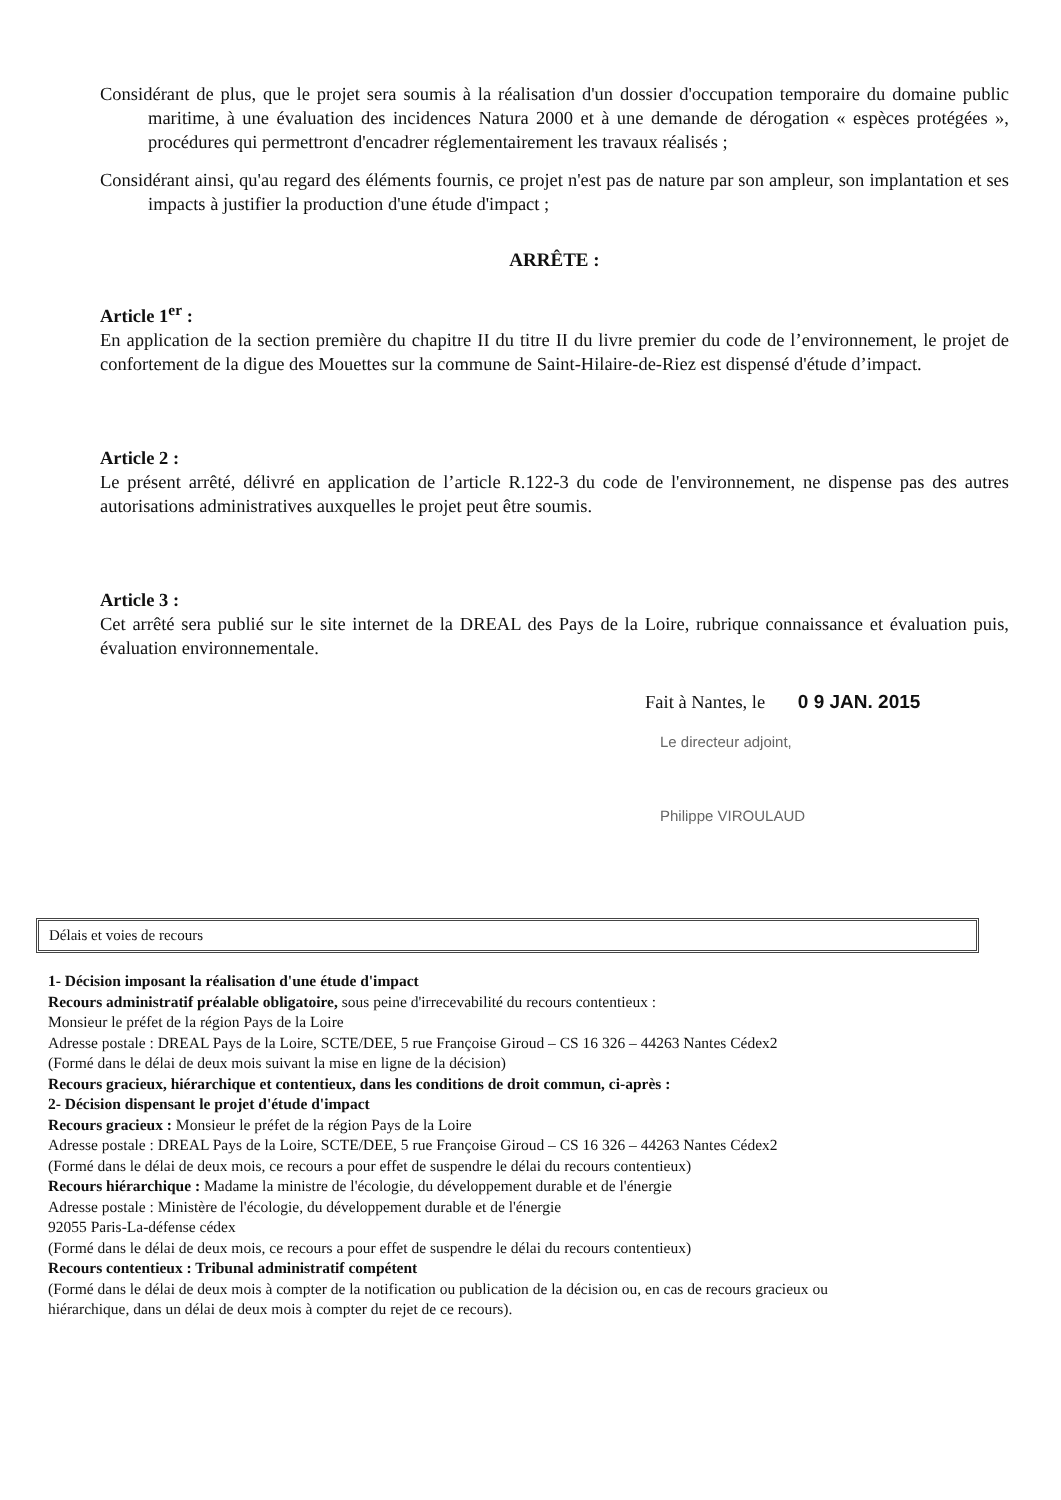Considérant de plus, que le projet sera soumis à la réalisation d'un dossier d'occupation temporaire du domaine public maritime, à une évaluation des incidences Natura 2000 et à une demande de dérogation « espèces protégées », procédures qui permettront d'encadrer réglementairement les travaux réalisés ;
Considérant ainsi, qu'au regard des éléments fournis, ce projet n'est pas de nature par son ampleur, son implantation et ses impacts à justifier la production d'une étude d'impact ;
ARRÊTE :
Article 1<sup>er</sup> :
En application de la section première du chapitre II du titre II du livre premier du code de l’environnement, le projet de confortement de la digue des Mouettes sur la commune de Saint-Hilaire-de-Riez est dispensé d'étude d’impact.
Article 2 :
Le présent arrêté, délivré en application de l’article R.122-3 du code de l'environnement, ne dispense pas des autres autorisations administratives auxquelles le projet peut être soumis.
Article 3 :
Cet arrêté sera publié sur le site internet de la DREAL des Pays de la Loire, rubrique connaissance et évaluation puis, évaluation environnementale.
Fait à Nantes, le 0 9 JAN. 2015
Le directeur adjoint,
Philippe VIROULAUD
Délais et voies de recours
1- Décision imposant la réalisation d'une étude d'impact
Recours administratif préalable obligatoire, sous peine d'irrecevabilité du recours contentieux :
Monsieur le préfet de la région Pays de la Loire
Adresse postale : DREAL Pays de la Loire, SCTE/DEE, 5 rue Françoise Giroud – CS 16 326 – 44263 Nantes Cédex2
(Formé dans le délai de deux mois suivant la mise en ligne de la décision)
Recours gracieux, hiérarchique et contentieux, dans les conditions de droit commun, ci-après :
2- Décision dispensant le projet d'étude d'impact
Recours gracieux : Monsieur le préfet de la région Pays de la Loire
Adresse postale : DREAL Pays de la Loire, SCTE/DEE, 5 rue Françoise Giroud – CS 16 326 – 44263 Nantes Cédex2
(Formé dans le délai de deux mois, ce recours a pour effet de suspendre le délai du recours contentieux)
Recours hiérarchique : Madame la ministre de l'écologie, du développement durable et de l'énergie
Adresse postale : Ministère de l'écologie, du développement durable et de l'énergie
92055 Paris-La-défense cédex
(Formé dans le délai de deux mois, ce recours a pour effet de suspendre le délai du recours contentieux)
Recours contentieux : Tribunal administratif compétent
(Formé dans le délai de deux mois à compter de la notification ou publication de la décision ou, en cas de recours gracieux ou
hiérarchique, dans un délai de deux mois à compter du rejet de ce recours).